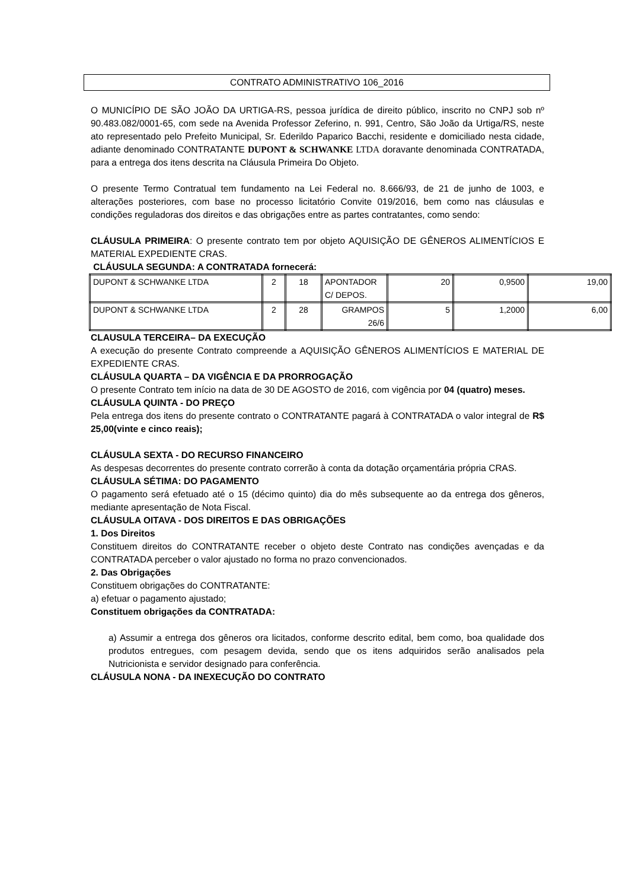CONTRATO ADMINISTRATIVO 106_2016
O MUNICÍPIO DE SÃO JOÃO DA URTIGA-RS, pessoa jurídica de direito público, inscrito no CNPJ sob nº 90.483.082/0001-65, com sede na Avenida Professor Zeferino, n. 991, Centro, São João da Urtiga/RS, neste ato representado pelo Prefeito Municipal, Sr. Ederildo Paparico Bacchi, residente e domiciliado nesta cidade, adiante denominado CONTRATANTE DUPONT & SCHWANKE LTDA doravante denominada CONTRATADA, para a entrega dos itens descrita na Cláusula Primeira Do Objeto.
O presente Termo Contratual tem fundamento na Lei Federal no. 8.666/93, de 21 de junho de 1003, e alterações posteriores, com base no processo licitatório Convite 019/2016, bem como nas cláusulas e condições reguladoras dos direitos e das obrigações entre as partes contratantes, como sendo:
CLÁUSULA PRIMEIRA: O presente contrato tem por objeto AQUISIÇÃO DE GÊNEROS ALIMENTÍCIOS E MATERIAL EXPEDIENTE CRAS.
CLÁUSULA SEGUNDA: A CONTRATADA fornecerá:
| DUPONT & SCHWANKE LTDA | 2 | 18 | APONTADOR C/ DEPOS. | 20 | 0,9500 | 19,00 |
| DUPONT & SCHWANKE LTDA | 2 | 28 | GRAMPOS 26/6 | 5 | 1,2000 | 6,00 |
CLAUSULA TERCEIRA– DA EXECUÇÃO
A execução do presente Contrato compreende a AQUISIÇÃO GÊNEROS ALIMENTÍCIOS E MATERIAL DE EXPEDIENTE CRAS.
CLÁUSULA QUARTA – DA VIGÊNCIA E DA PRORROGAÇÃO
O presente Contrato tem início na data de 30 DE AGOSTO de 2016, com vigência por 04 (quatro) meses.
CLÁUSULA QUINTA - DO PREÇO
Pela entrega dos itens do presente contrato o CONTRATANTE pagará à CONTRATADA o valor integral de R$ 25,00(vinte e cinco reais);
CLÁUSULA SEXTA - DO RECURSO FINANCEIRO
As despesas decorrentes do presente contrato correrão à conta da dotação orçamentária própria CRAS.
CLÁUSULA SÉTIMA: DO PAGAMENTO
O pagamento será efetuado até o 15 (décimo quinto) dia do mês subsequente ao da entrega dos gêneros, mediante apresentação de Nota Fiscal.
CLÁUSULA OITAVA - DOS DIREITOS E DAS OBRIGAÇÕES
1. Dos Direitos
Constituem direitos do CONTRATANTE receber o objeto deste Contrato nas condições avençadas e da CONTRATADA perceber o valor ajustado no forma no prazo convencionados.
2. Das Obrigações
Constituem obrigações do CONTRATANTE:
a) efetuar o pagamento ajustado;
Constituem obrigações da CONTRATADA:
a) Assumir a entrega dos gêneros ora licitados, conforme descrito edital, bem como, boa qualidade dos produtos entregues, com pesagem devida, sendo que os itens adquiridos serão analisados pela Nutricionista e servidor designado para conferência.
CLÁUSULA NONA - DA INEXECUÇÃO DO CONTRATO